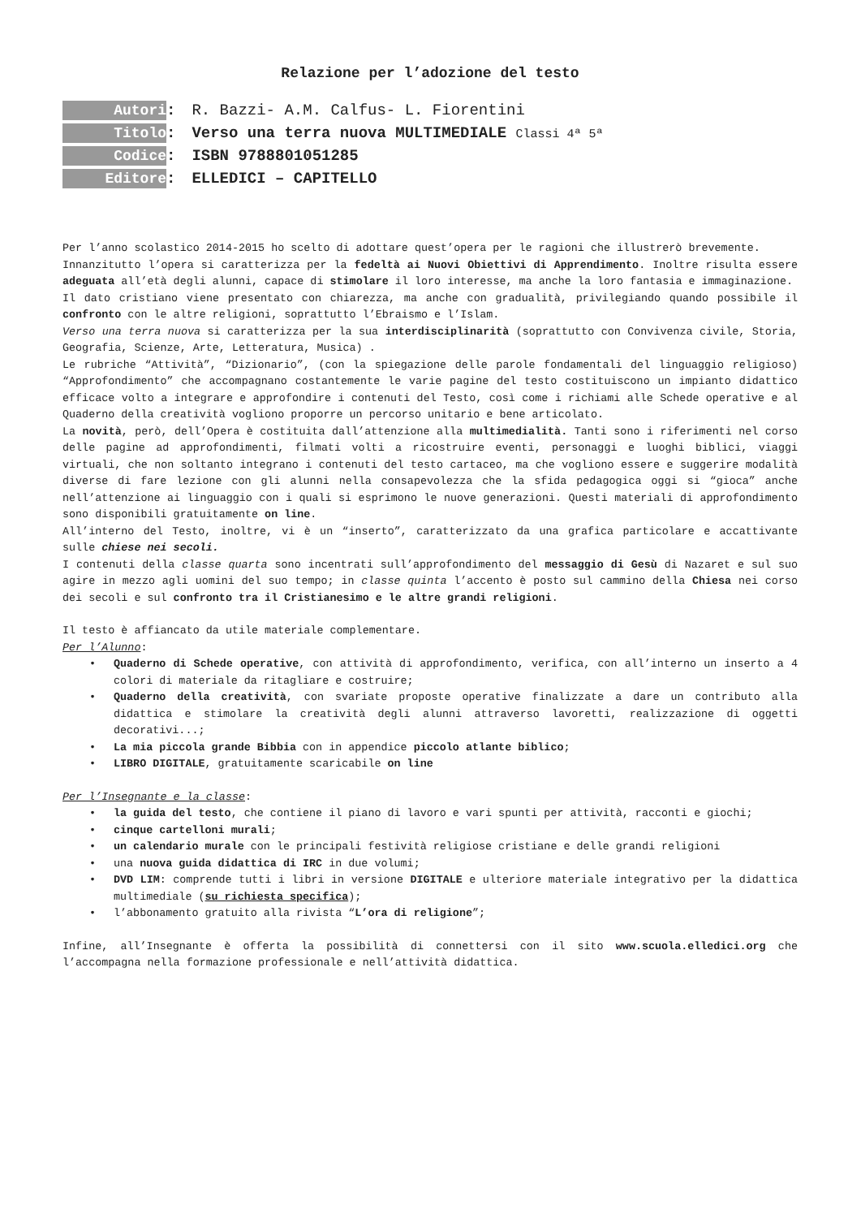Relazione per l’adozione del testo
Autori: R. Bazzi- A.M. Calfus- L. Fiorentini
Titolo: Verso una terra nuova MULTIMEDIALE Classi 4ª 5ª
Codice: ISBN 9788801051285
Editore: ELLEDICI – CAPITELLO
Per l’anno scolastico 2014-2015 ho scelto di adottare quest’opera per le ragioni che illustrerò brevemente.
Innanzitutto l’opera si caratterizza per la fedeltà ai Nuovi Obiettivi di Apprendimento. Inoltre risulta essere adeguata all’età degli alunni, capace di stimolare il loro interesse, ma anche la loro fantasia e immaginazione.
Il dato cristiano viene presentato con chiarezza, ma anche con gradualità, privilegiando quando possibile il confronto con le altre religioni, soprattutto l’Ebraismo e l’Islam.
Verso una terra nuova si caratterizza per la sua interdisciplinarità (soprattutto con Convivenza civile, Storia, Geografia, Scienze, Arte, Letteratura, Musica) .
Le rubriche “Attività”, “Dizionario”, (con la spiegazione delle parole fondamentali del linguaggio religioso) “Approfondimento” che accompagnano costantemente le varie pagine del testo costituiscono un impianto didattico efficace volto a integrare e approfondire i contenuti del Testo, così come i richiami alle Schede operative e al Quaderno della creatività vogliono proporre un percorso unitario e bene articolato.
La novità, però, dell’Opera è costituita dall’attenzione alla multimedialità. Tanti sono i riferimenti nel corso delle pagine ad approfondimenti, filmati volti a ricostruire eventi, personaggi e luoghi biblici, viaggi virtuali, che non soltanto integrano i contenuti del testo cartaceo, ma che vogliono essere e suggerire modalità diverse di fare lezione con gli alunni nella consapevolezza che la sfida pedagogica oggi si “gioca” anche nell’attenzione ai linguaggio con i quali si esprimono le nuove generazioni. Questi materiali di approfondimento sono disponibili gratuitamente on line.
All’interno del Testo, inoltre, vi è un “inserto”, caratterizzato da una grafica particolare e accattivante sulle chiese nei secoli.
I contenuti della classe quarta sono incentrati sull’approfondimento del messaggio di Gesù di Nazaret e sul suo agire in mezzo agli uomini del suo tempo; in classe quinta l’accento è posto sul cammino della Chiesa nei corso dei secoli e sul confronto tra il Cristianesimo e le altre grandi religioni.
Il testo è affiancato da utile materiale complementare.
Per l’Alunno:
• Quaderno di Schede operative, con attività di approfondimento, verifica, con all’interno un inserto a 4 colori di materiale da ritagliare e costruire;
• Quaderno della creatività, con svariate proposte operative finalizzate a dare un contributo alla didattica e stimolare la creatività degli alunni attraverso lavoretti, realizzazione di oggetti decorativi...;
• La mia piccola grande Bibbia con in appendice piccolo atlante biblico;
• LIBRO DIGITALE, gratuitamente scaricabile on line
Per l’Insegnante e la classe:
• la guida del testo, che contiene il piano di lavoro e vari spunti per attività, racconti e giochi;
• cinque cartelloni murali;
• un calendario murale con le principali festività religiose cristiane e delle grandi religioni
• una nuova guida didattica di IRC in due volumi;
• DVD LIM: comprende tutti i libri in versione DIGITALE e ulteriore materiale integrativo per la didattica multimediale (su richiesta specifica);
• l’abbonamento gratuito alla rivista “L’ora di religione”;
Infine, all’Insegnante è offerta la possibilità di connettersi con il sito www.scuola.elledici.org che l’accompagna nella formazione professionale e nell’attività didattica.